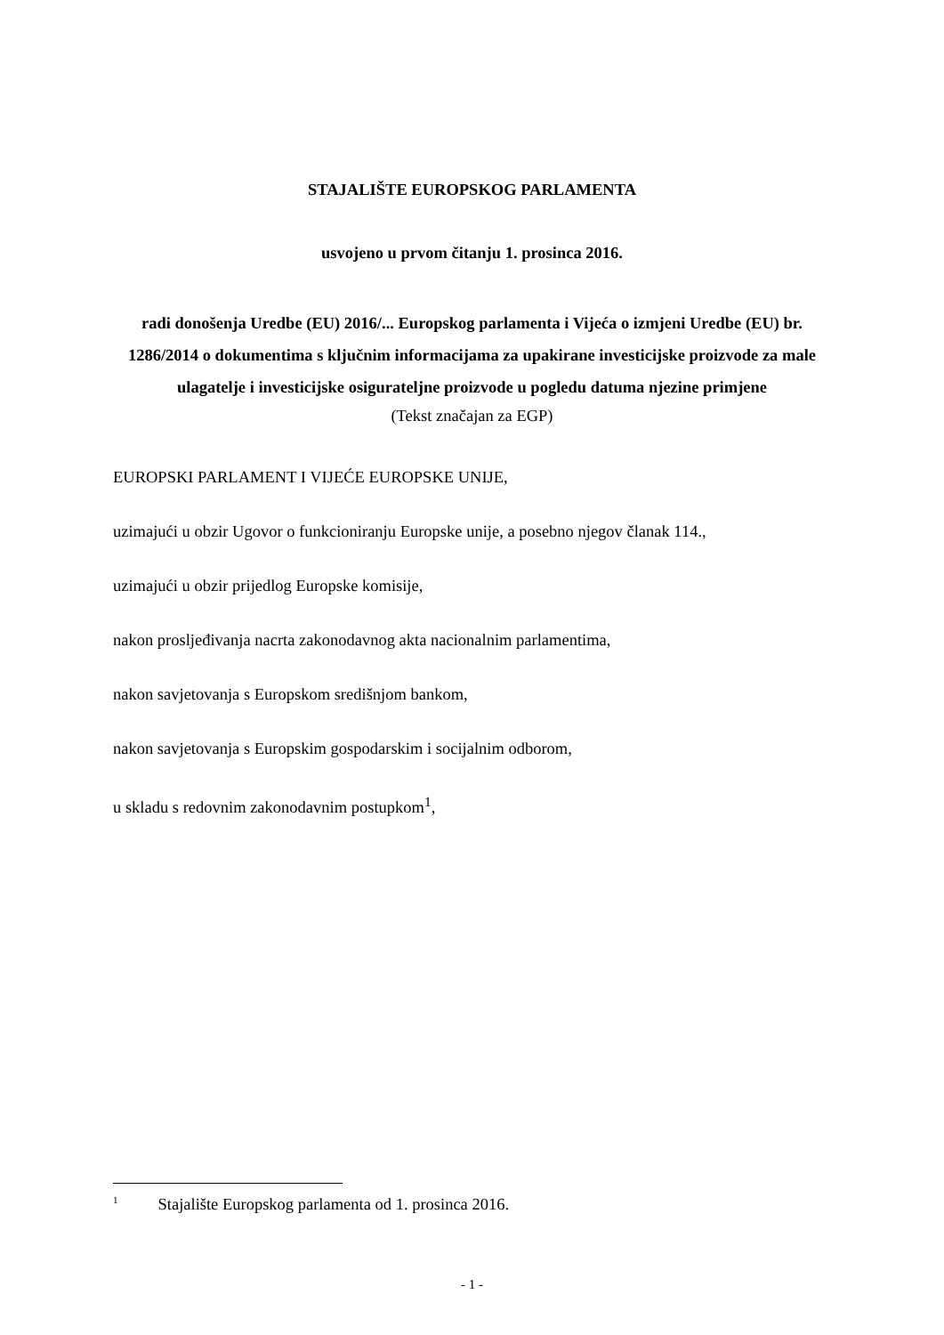STAJALIŠTE EUROPSKOG PARLAMENTA
usvojeno u prvom čitanju 1. prosinca 2016.
radi donošenja Uredbe (EU) 2016/... Europskog parlamenta i Vijeća o izmjeni Uredbe (EU) br. 1286/2014 o dokumentima s ključnim informacijama za upakirane investicijske proizvode za male ulagatelje i investicijske osigurateljne proizvode u pogledu datuma njezine primjene
(Tekst značajan za EGP)
EUROPSKI PARLAMENT I VIJEĆE EUROPSKE UNIJE,
uzimajući u obzir Ugovor o funkcioniranju Europske unije, a posebno njegov članak 114.,
uzimajući u obzir prijedlog Europske komisije,
nakon prosljeđivanja nacrta zakonodavnog akta nacionalnim parlamentima,
nakon savjetovanja s Europskom središnjom bankom,
nakon savjetovanja s Europskim gospodarskim i socijalnim odborom,
u skladu s redovnim zakonodavnim postupkom<sup>1</sup>,
<sup>1</sup> Stajalište Europskog parlamenta od 1. prosinca 2016.
- 1 -